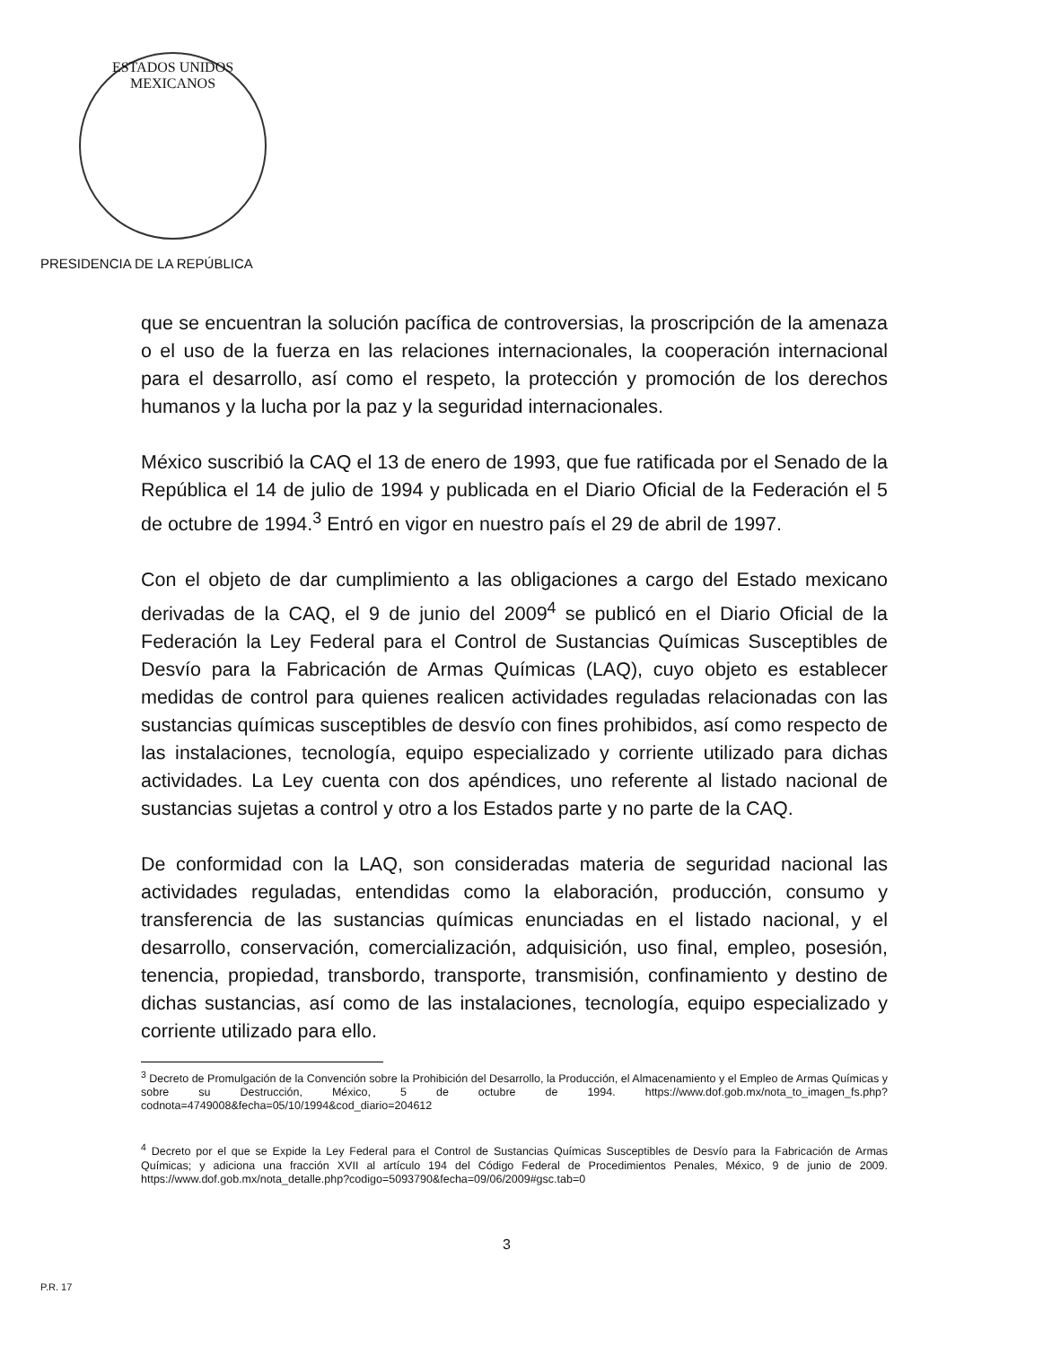ESTADOS UNIDOS MEXICANOS
PRESIDENCIA DE LA REPÚBLICA
que se encuentran la solución pacífica de controversias, la proscripción de la amenaza o el uso de la fuerza en las relaciones internacionales, la cooperación internacional para el desarrollo, así como el respeto, la protección y promoción de los derechos humanos y la lucha por la paz y la seguridad internacionales.
México suscribió la CAQ el 13 de enero de 1993, que fue ratificada por el Senado de la República el 14 de julio de 1994 y publicada en el Diario Oficial de la Federación el 5 de octubre de 1994.<sup>3</sup> Entró en vigor en nuestro país el 29 de abril de 1997.
Con el objeto de dar cumplimiento a las obligaciones a cargo del Estado mexicano derivadas de la CAQ, el 9 de junio del 2009<sup>4</sup> se publicó en el Diario Oficial de la Federación la Ley Federal para el Control de Sustancias Químicas Susceptibles de Desvío para la Fabricación de Armas Químicas (LAQ), cuyo objeto es establecer medidas de control para quienes realicen actividades reguladas relacionadas con las sustancias químicas susceptibles de desvío con fines prohibidos, así como respecto de las instalaciones, tecnología, equipo especializado y corriente utilizado para dichas actividades. La Ley cuenta con dos apéndices, uno referente al listado nacional de sustancias sujetas a control y otro a los Estados parte y no parte de la CAQ.
De conformidad con la LAQ, son consideradas materia de seguridad nacional las actividades reguladas, entendidas como la elaboración, producción, consumo y transferencia de las sustancias químicas enunciadas en el listado nacional, y el desarrollo, conservación, comercialización, adquisición, uso final, empleo, posesión, tenencia, propiedad, transbordo, transporte, transmisión, confinamiento y destino de dichas sustancias, así como de las instalaciones, tecnología, equipo especializado y corriente utilizado para ello.
<sup>3</sup> Decreto de Promulgación de la Convención sobre la Prohibición del Desarrollo, la Producción, el Almacenamiento y el Empleo de Armas Químicas y sobre su Destrucción, México, 5 de octubre de 1994. https://www.dof.gob.mx/nota_to_imagen_fs.php?codnota=4749008&fecha=05/10/1994&cod_diario=204612
<sup>4</sup> Decreto por el que se Expide la Ley Federal para el Control de Sustancias Químicas Susceptibles de Desvío para la Fabricación de Armas Químicas; y adiciona una fracción XVII al artículo 194 del Código Federal de Procedimientos Penales, México, 9 de junio de 2009. https://www.dof.gob.mx/nota_detalle.php?codigo=5093790&fecha=09/06/2009#gsc.tab=0
3
P.R. 17